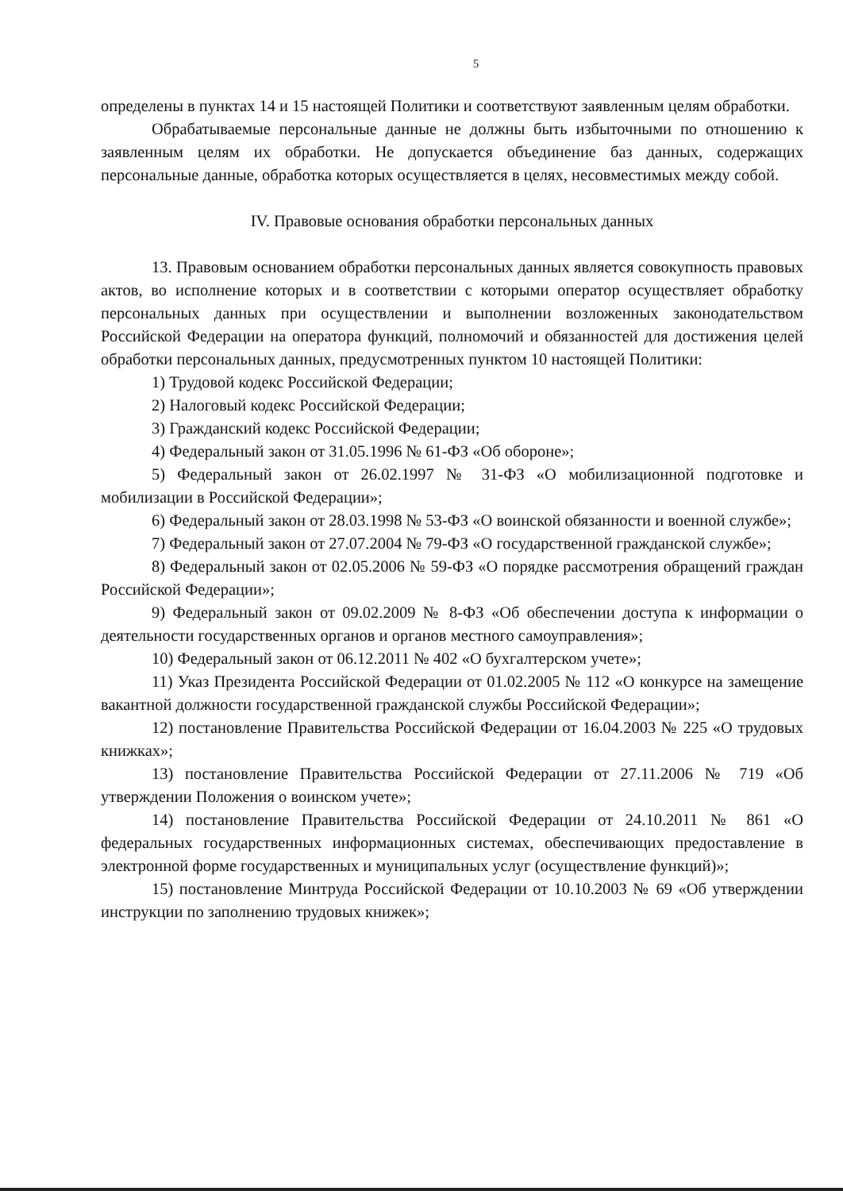5
определены в пунктах 14 и 15 настоящей Политики и соответствуют заявленным целям обработки.
Обрабатываемые персональные данные не должны быть избыточными по отношению к заявленным целям их обработки. Не допускается объединение баз данных, содержащих персональные данные, обработка которых осуществляется в целях, несовместимых между собой.
IV. Правовые основания обработки персональных данных
13. Правовым основанием обработки персональных данных является совокупность правовых актов, во исполнение которых и в соответствии с которыми оператор осуществляет обработку персональных данных при осуществлении и выполнении возложенных законодательством Российской Федерации на оператора функций, полномочий и обязанностей для достижения целей обработки персональных данных, предусмотренных пунктом 10 настоящей Политики:
1) Трудовой кодекс Российской Федерации;
2) Налоговый кодекс Российской Федерации;
3) Гражданский кодекс Российской Федерации;
4) Федеральный закон от 31.05.1996 № 61-ФЗ «Об обороне»;
5) Федеральный закон от 26.02.1997 № 31-ФЗ «О мобилизационной подготовке и мобилизации в Российской Федерации»;
6) Федеральный закон от 28.03.1998 № 53-ФЗ «О воинской обязанности и военной службе»;
7) Федеральный закон от 27.07.2004 № 79-ФЗ «О государственной гражданской службе»;
8) Федеральный закон от 02.05.2006 № 59-ФЗ «О порядке рассмотрения обращений граждан Российской Федерации»;
9) Федеральный закон от 09.02.2009 № 8-ФЗ «Об обеспечении доступа к информации о деятельности государственных органов и органов местного самоуправления»;
10) Федеральный закон от 06.12.2011 № 402 «О бухгалтерском учете»;
11) Указ Президента Российской Федерации от 01.02.2005 № 112 «О конкурсе на замещение вакантной должности государственной гражданской службы Российской Федерации»;
12) постановление Правительства Российской Федерации от 16.04.2003 № 225 «О трудовых книжках»;
13) постановление Правительства Российской Федерации от 27.11.2006 № 719 «Об утверждении Положения о воинском учете»;
14) постановление Правительства Российской Федерации от 24.10.2011 № 861 «О федеральных государственных информационных системах, обеспечивающих предоставление в электронной форме государственных и муниципальных услуг (осуществление функций)»;
15) постановление Минтруда Российской Федерации от 10.10.2003 № 69 «Об утверждении инструкции по заполнению трудовых книжек»;